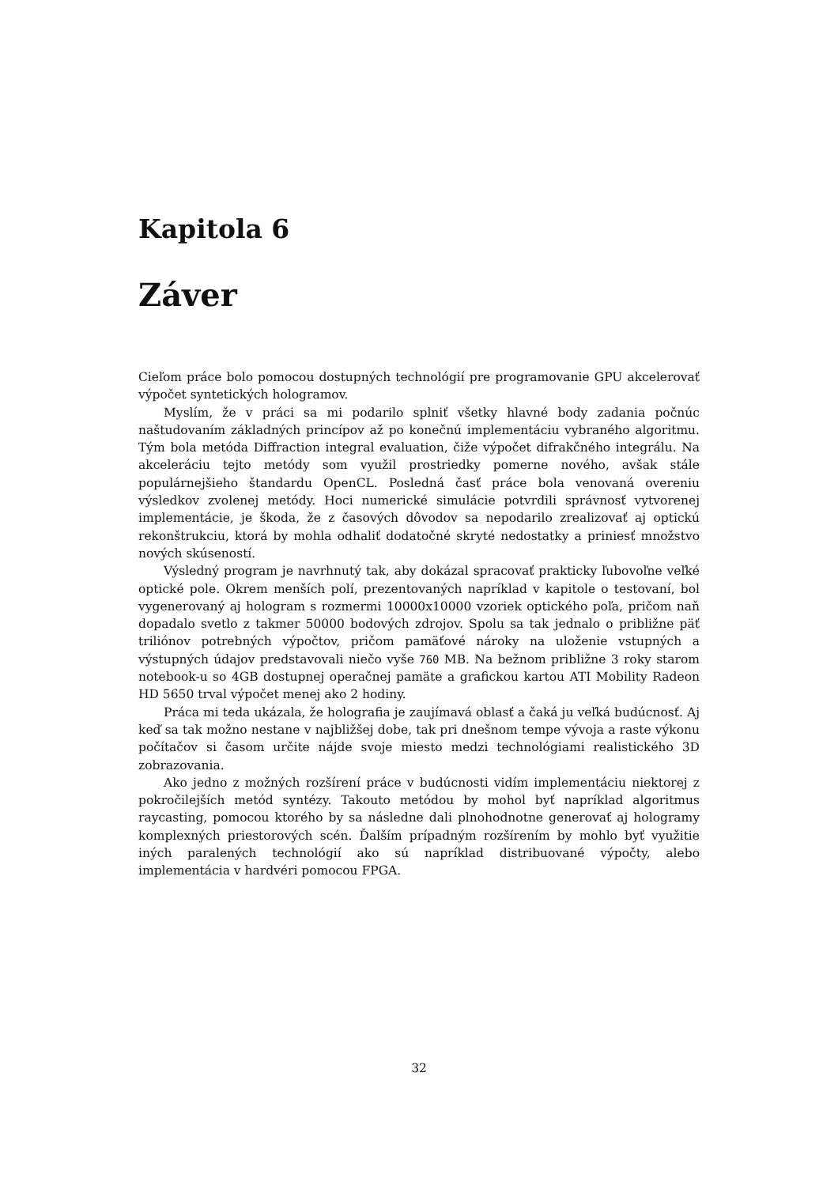Kapitola 6
Záver
Cieľom práce bolo pomocou dostupných technológií pre programovanie GPU akcelerovať výpočet syntetických hologramov.
Myslím, že v práci sa mi podarilo splniť všetky hlavné body zadania počnúc naštudovaním základných princípov až po konečnú implementáciu vybraného algoritmu. Tým bola metóda Diffraction integral evaluation, čiže výpočet difrakčného integrálu. Na akceleráciu tejto metódy som využil prostriedky pomerne nového, avšak stále populárnejšieho štandardu OpenCL. Posledná časť práce bola venovaná overeniu výsledkov zvolenej metódy. Hoci numerické simulácie potvrdili správnosť vytvorenej implementácie, je škoda, že z časových dôvodov sa nepodarilo zrealizovať aj optickú rekonštrukciu, ktorá by mohla odhaliť dodatočné skryté nedostatky a priniesť množstvo nových skúseností.
Výsledný program je navrhnutý tak, aby dokázal spracovať prakticky ľubovoľne veľké optické pole. Okrem menších polí, prezentovaných napríklad v kapitole o testovaní, bol vygenerovaný aj hologram s rozmermi 10000x10000 vzoriek optického poľa, pričom naň dopadalo svetlo z takmer 50000 bodových zdrojov. Spolu sa tak jednalo o približne päť triliónov potrebných výpočtov, pričom pamäťové nároky na uloženie vstupných a výstupných údajov predstavovali niečo vyše 760 MB. Na bežnom približne 3 roky starom notebook-u so 4GB dostupnej operačnej pamäte a grafickou kartou ATI Mobility Radeon HD 5650 trval výpočet menej ako 2 hodiny.
Práca mi teda ukázala, že holografia je zaujímavá oblasť a čaká ju veľká budúcnosť. Aj keď sa tak možno nestane v najbližšej dobe, tak pri dnešnom tempe vývoja a raste výkonu počítačov si časom určite nájde svoje miesto medzi technológiami realistického 3D zobrazovania.
Ako jedno z možných rozšírení práce v budúcnosti vidím implementáciu niektorej z pokročilejších metód syntézy. Takouto metódou by mohol byť napríklad algoritmus raycasting, pomocou ktorého by sa následne dali plnohodnotne generovať aj hologramy komplexných priestorových scén. Ďalším prípadným rozšírením by mohlo byť využitie iných paralených technológií ako sú napríklad distribuované výpočty, alebo implementácia v hardvéri pomocou FPGA.
32